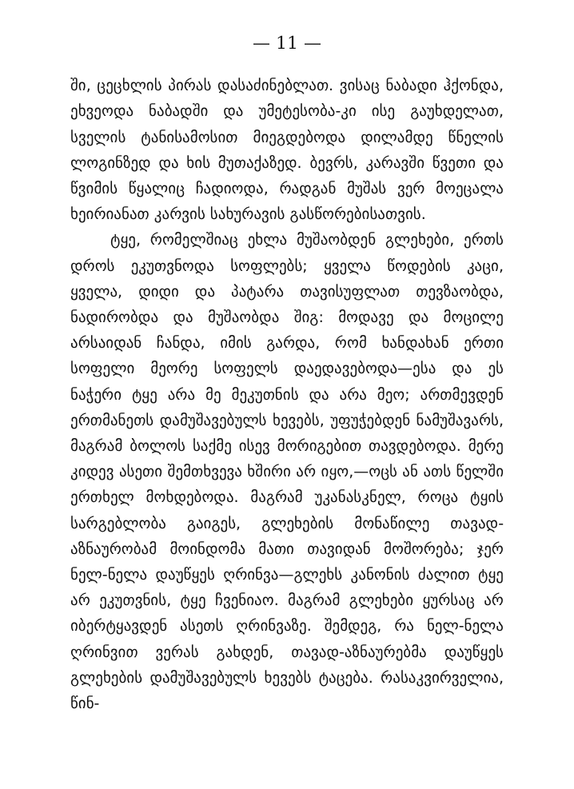— 11 —
ში, ცეცხლის პირას დასაძინებლათ. ვისაც ნაბადი ჰქონდა, ეხვეოდა ნაბადში და უმეტესობა-კი ისე გაუხდელათ, სველის ტანისამოსით მიეგდებოდა დილამდე წნელის ლოგინზედ და ხის მუთაქაზედ. ბევრს, კარავში წვეთი და წვიმის წყალიც ჩადიოდა, რადგან მუშას ვერ მოეცალა ხეირიანათ კარვის სახურავის გასწორებისათვის.
ტყე, რომელშიაც ეხლა მუშაობდენ გლეხები, ერთს დროს ეკუთვნოდა სოფლებს; ყველა წოდების კაცი, ყველა, დიდი და პატარა თავისუფლათ თევზაობდა, ნადირობდა და მუშაობდა შიგ: მოდავე და მოცილე არსაიდან ჩანდა, იმის გარდა, რომ ხანდახან ერთი სოფელი მეორე სოფელს დაედავებოდა—ესა და ეს ნაჭერი ტყე არა მე მეკუთნის და არა მეო; ართმევდენ ერთმანეთს დამუშავებულს ხევებს, უფუჭებდენ ნამუშავარს, მაგრამ ბოლოს საქმე ისევ მორიგებით თავდებოდა. მერე კიდევ ასეთი შემთხვევა ხშირი არ იყო,—ოცს ან ათს წელში ერთხელ მოხდებოდა. მაგრამ უკანასკნელ, როცა ტყის სარგებლობა გაიგეს, გლეხების მონაწილე თავად-აზნაურობამ მოინდომა მათი თავიდან მოშორება; ჯერ ნელ-ნელა დაუწყეს ღრინვა—გლეხს კანონის ძალით ტყე არ ეკუთვნის, ტყე ჩვენიაო. მაგრამ გლეხები ყურსაც არ იბერტყავდენ ასეთს ღრინვაზე. შემდეგ, რა ნელ-ნელა ღრინვით ვერას გახდენ, თავად-აზნაურებმა დაუწყეს გლეხების დამუშავებულს ხევებს ტაცება. რასაკვირველია, წინ-